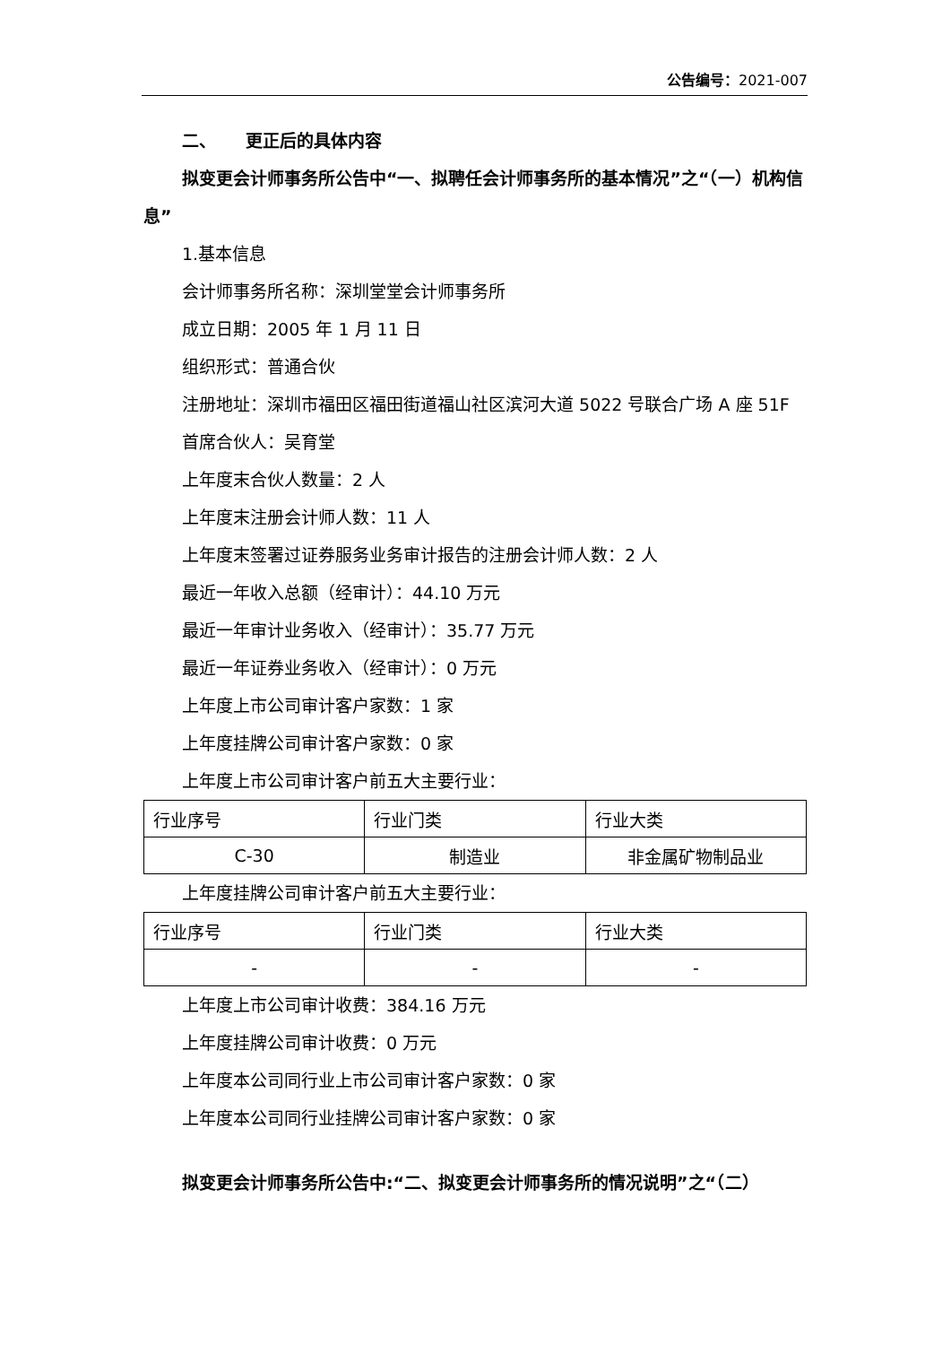公告编号：2021-007
二、 更正后的具体内容
拟变更会计师事务所公告中“一、拟聘任会计师事务所的基本情况”之“（一）机构信息”
1.基本信息
会计师事务所名称：深圳堂堂会计师事务所
成立日期：2005 年 1 月 11 日
组织形式：普通合伙
注册地址：深圳市福田区福田街道福山社区滨河大道 5022 号联合广场 A 座 51F
首席合伙人：吴育堂
上年度末合伙人数量：2 人
上年度末注册会计师人数：11 人
上年度末签署过证券服务业务审计报告的注册会计师人数：2 人
最近一年收入总额（经审计）：44.10 万元
最近一年审计业务收入（经审计）：35.77 万元
最近一年证券业务收入（经审计）：0 万元
上年度上市公司审计客户家数：1 家
上年度挂牌公司审计客户家数：0 家
上年度上市公司审计客户前五大主要行业：
| 行业序号 | 行业门类 | 行业大类 |
| C-30 | 制造业 | 非金属矿物制品业 |
上年度挂牌公司审计客户前五大主要行业：
| 行业序号 | 行业门类 | 行业大类 |
| - | - | - |
上年度上市公司审计收费：384.16 万元
上年度挂牌公司审计收费：0 万元
上年度本公司同行业上市公司审计客户家数：0 家
上年度本公司同行业挂牌公司审计客户家数：0 家
拟变更会计师事务所公告中:“二、拟变更会计师事务所的情况说明”之“（二）